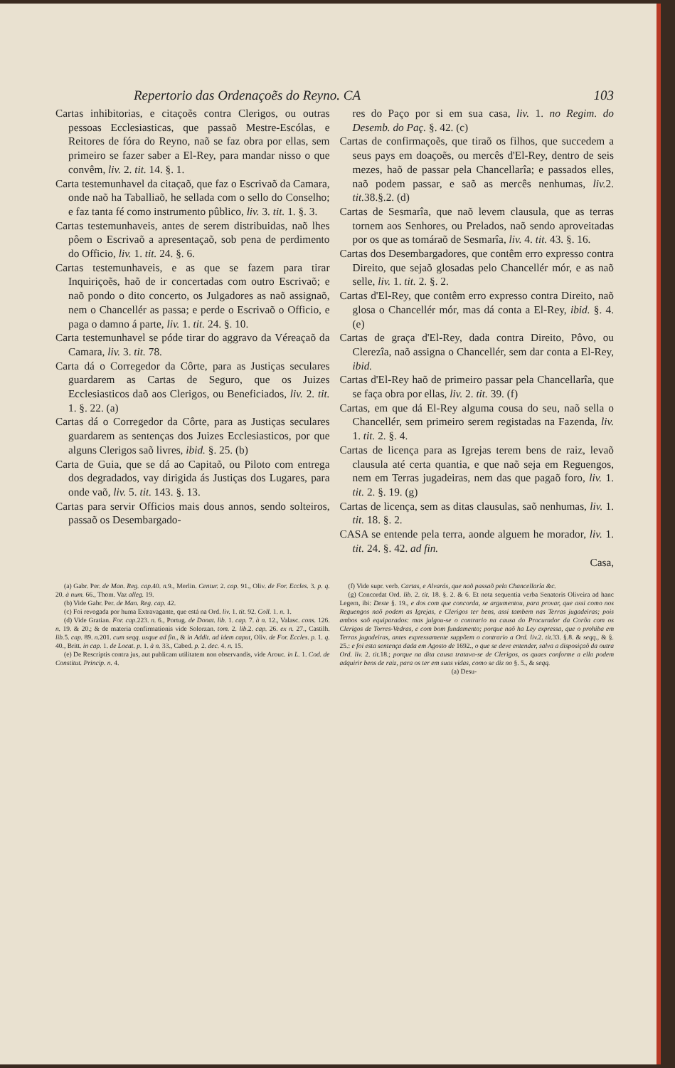Repertorio das Ordenaçoẽs do Reyno. CA 103
Cartas inhibitorias, e citaçoẽs contra Clerigos, ou outras pessoas Ecclesiasticas, que passaõ Mestre-Escólas, e Reitores de fóra do Reyno, naõ se faz obra por ellas, sem primeiro se fazer saber a El-Rey, para mandar nisso o que convêm, liv. 2. tit. 14. §. 1.
Carta testemunhavel da citaçaõ, que faz o Escrivaõ da Camara, onde naõ ha Taballiaõ, he sellada com o sello do Conselho; e faz tanta fé como instrumento pûblico, liv. 3. tit. 1. §. 3.
Cartas testemunhaveis, antes de serem distribuidas, naõ lhes pôem o Escrivaõ a apresentaçaõ, sob pena de perdimento do Officio, liv. 1. tit. 24. §. 6.
Cartas testemunhaveis, e as que se fazem para tirar Inquiriçoẽs, haõ de ir concertadas com outro Escrivaõ; e naõ pondo o dito concerto, os Julgadores as naõ assignaõ, nem o Chancellér as passa; e perde o Escrivaõ o Officio, e paga o damno á parte, liv. 1. tit. 24. §. 10.
Carta testemunhavel se póde tirar do aggravo da Véreaçaõ da Camara, liv. 3. tit. 78.
Carta dá o Corregedor da Côrte, para as Justiças seculares guardarem as Cartas de Seguro, que os Juizes Ecclesiasticos daõ aos Clerigos, ou Beneficiados, liv. 2. tit. 1. §. 22. (a)
Cartas dá o Corregedor da Côrte, para as Justiças seculares guardarem as sentenças dos Juizes Ecclesiasticos, por que alguns Clerigos saõ livres, ibid. §. 25. (b)
Carta de Guia, que se dá ao Capitaõ, ou Piloto com entrega dos degradados, vay dirigida ás Justiças dos Lugares, para onde vaõ, liv. 5. tit. 143. §. 13.
Cartas para servir Officios mais dous annos, sendo solteiros, passaõ os Desembargado-
res do Paço por si em sua casa, liv. 1. no Regim. do Desemb. do Paç. §. 42. (c)
Cartas de confirmaçoẽs, que tiraõ os filhos, que succedem a seus pays em doaçoẽs, ou mercês d'El-Rey, dentro de seis mezes, haõ de passar pela Chancellarîa; e passados elles, naõ podem passar, e saõ as mercês nenhumas, liv. 2. tit. 38.§.2. (d)
Cartas de Sesmarîa, que naõ levem clausula, que as terras tornem aos Senhores, ou Prelados, naõ sendo aproveitadas por os que as tomáraõ de Sesmarîa, liv. 4. tit. 43. §. 16.
Cartas dos Desembargadores, que contêm erro expresso contra Direito, que sejaõ glosadas pelo Chancellér mór, e as naõ selle, liv. 1. tit. 2. §. 2.
Cartas d'El-Rey, que contêm erro expresso contra Direito, naõ glosa o Chancellér mór, mas dá conta a El-Rey, ibid. §. 4. (e)
Cartas de graça d'El-Rey, dada contra Direito, Pôvo, ou Clerezîa, naõ assigna o Chancellér, sem dar conta a El-Rey, ibid.
Cartas d'El-Rey haõ de primeiro passar pela Chancellarîa, que se faça obra por ellas, liv. 2. tit. 39. (f)
Cartas, em que dá El-Rey alguma cousa do seu, naõ sella o Chancellér, sem primeiro serem registadas na Fazenda, liv. 1. tit. 2. §. 4.
Cartas de licença para as Igrejas terem bens de raiz, levaõ clausula até certa quantia, e que naõ seja em Reguengos, nem em Terras jugadeiras, nem das que pagaõ foro, liv. 1. tit. 2. §. 19. (g)
Cartas de licença, sem as ditas clausulas, saõ nenhumas, liv. 1. tit. 18. §. 2.
CASA se entende pela terra, aonde alguem he morador, liv. 1. tit. 24. §. 42. ad fin.
Casa,
(a) Gabr. Per. de Man. Reg. cap. 40. n. 9., Merlin. Centur. 2. cap. 91., Oliv. de For. Eccles. 3. p. q. 20. à num. 66., Thom. Vaz alleg. 19.
(b) Vide Gabr. Per. de Man. Reg. cap. 42.
(c) Foi revogada por huma Extravagante, que está na Ord. liv. 1. tit. 92. Coll. 1. n. 1.
(d) Vide Gratian. For. cap. 223. n. 6., Portug. de Donat. lib. 1. cap. 7. à n. 12., Valasc. cons. 126. n. 19. & 20.; & de materia confirmationis vide Solorzan. tom. 2. lib. 2. cap. 26. ex n. 27., Castilh. lib. 5. cap. 89. n. 201. cum seqq. usque ad fin., & in Addit. ad idem caput, Oliv. de For. Eccles. p. 1. q. 40., Britt. in cap. 1. de Locat. p. 1. à n. 33., Cabed. p. 2. dec. 4. n. 15.
(e) De Rescriptis contra jus, aut publicam utilitatem non observandis, vide Arouc. in L. 1. Cod. de Constitut. Princip. n. 4.
(f) Vide supr. verb. Cartas, e Alvarás, que naõ passaõ pela Chancellarîa &c.
(g) Concordat Ord. lib. 2. tit. 18. §. 2. & 6. Et nota sequentia verba Senatoris Oliveira ad hanc Legem, ibi: Deste §. 19., e dos com que concorda, se argumentou, para provar, que assi como nos Reguengos naõ podem as Igrejas, e Clerigos ter bens, assi tambem nas Terras jugadeiras; pois ambos saõ equiparados: mas julgou-se o contrario na causa do Procurador da Corôa com os Clerigos de Torres-Vedras, e com bom fundamento; porque naõ ha Ley expressa, que o prohiba em Terras jugadeiras, antes expressamente suppõem o contrario a Ord. liv. 2. tit. 33. §.8. & seqq., & §. 25.: e foi esta sentença dada em Agosto de 1692., o que se deve entender, salva a disposiçaõ da outra Ord. liv. 2. tit. 18.; porque na dita causa tratava-se de Clerigos, os quaes conforme a ella podem adquirir bens de raiz, para os ter em suas vidas, como se diz no §. 5., & seqq.
(a) Desu-